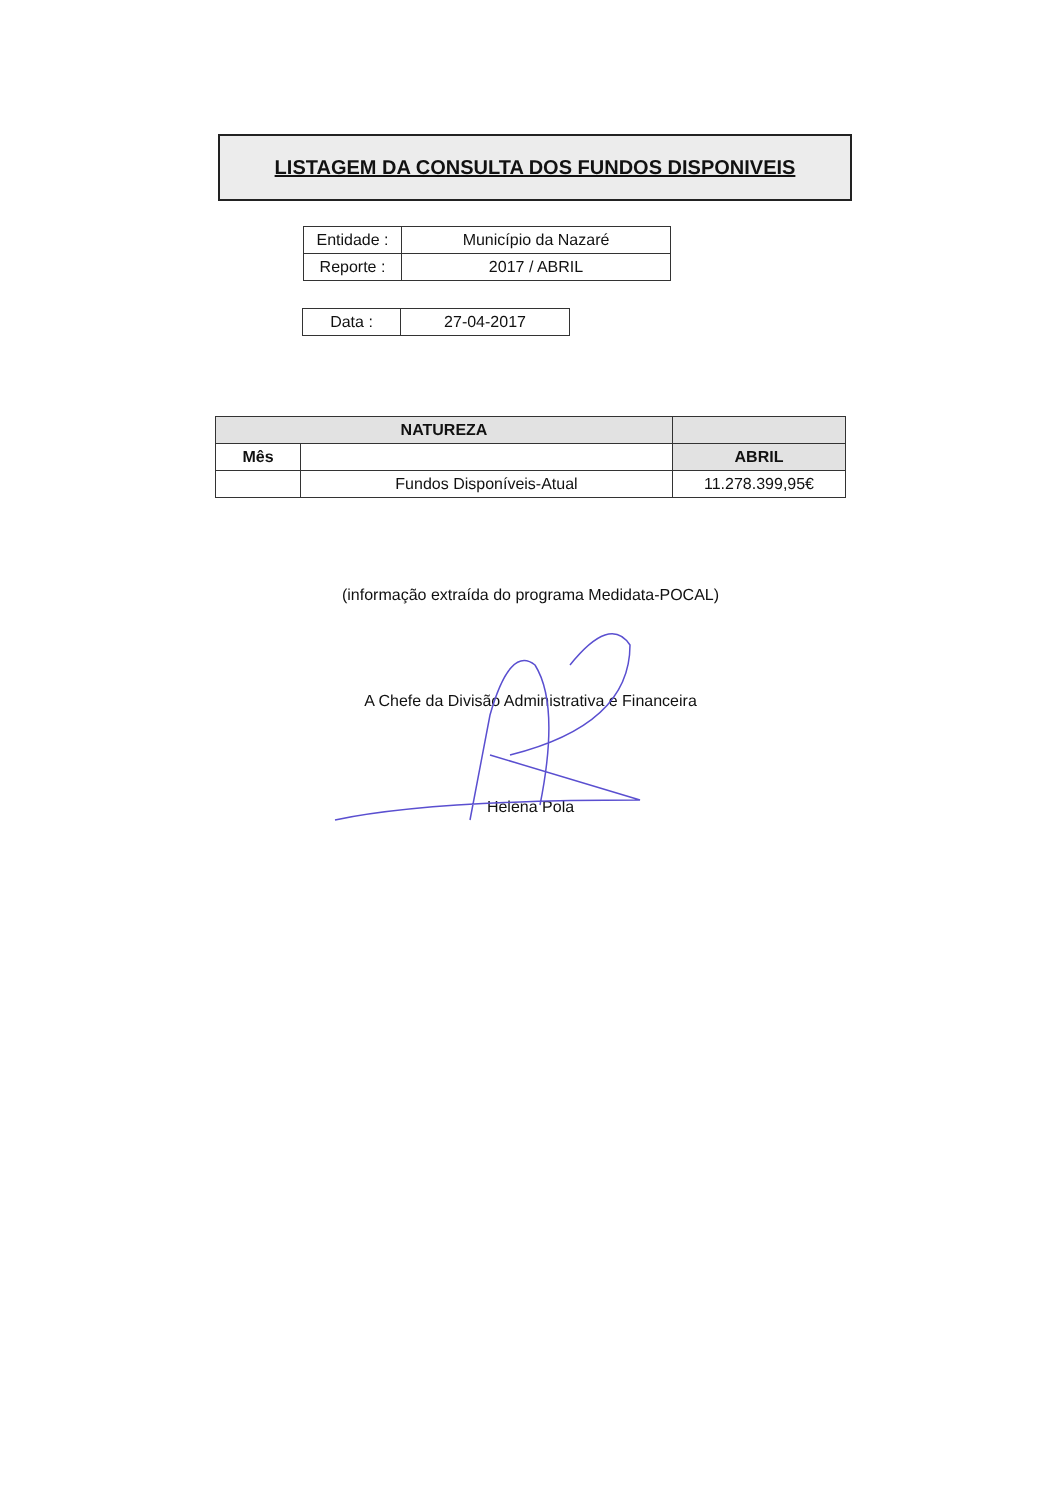LISTAGEM DA CONSULTA DOS FUNDOS DISPONIVEIS
| Entidade : | Município da Nazaré |
| Reporte : | 2017 / ABRIL |
| Data : | 27-04-2017 |
| NATUREZA | | |
| --- | --- | --- |
| Mês | | ABRIL |
| | Fundos Disponíveis-Atual | 11.278.399,95€ |
(informação extraída do programa Medidata-POCAL)
A Chefe da Divisão Administrativa e Financeira
Helena Pola